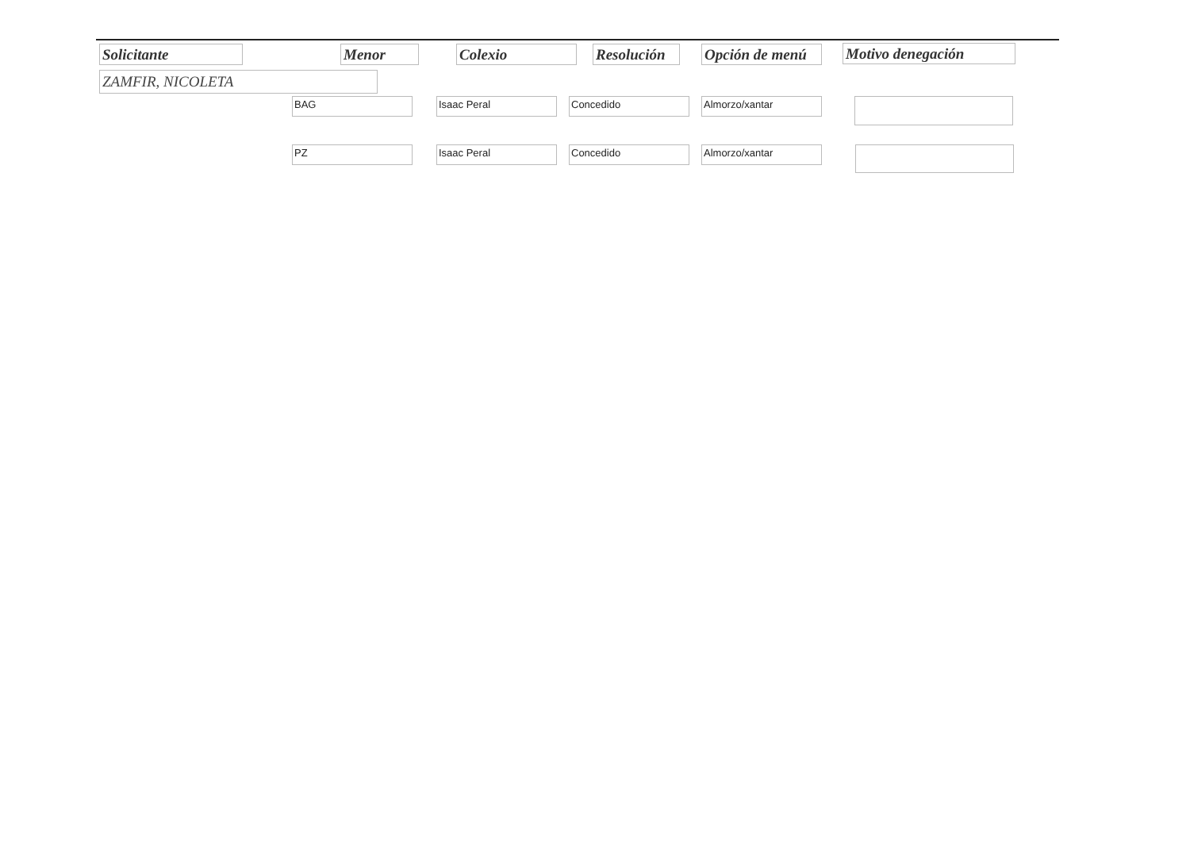Solicitante Menor Colexio
Resolución
Opción de menú
Motivo denegación
ZAMFIR, NICOLETA
BAG Isaac Peral Concedido Almorzo/xantar
PZ Isaac Peral Concedido Almorzo/xantar